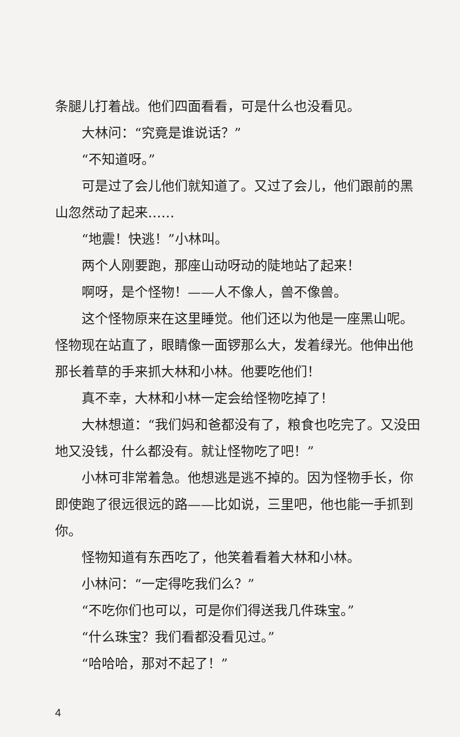条腿儿打着战。他们四面看看，可是什么也没看见。
大林问：“究竟是谁说话？”
“不知道呀。”
可是过了会儿他们就知道了。又过了会儿，他们跟前的黑山忽然动了起来……
“地震！快逃！”小林叫。
两个人刚要跑，那座山动呀动的陡地站了起来！
啊呀，是个怪物！——人不像人，兽不像兽。
这个怪物原来在这里睡觉。他们还以为他是一座黑山呢。怪物现在站直了，眼睛像一面锣那么大，发着绿光。他伸出他那长着草的手来抓大林和小林。他要吃他们！
真不幸，大林和小林一定会给怪物吃掉了！
大林想道：“我们妈和爸都没有了，粮食也吃完了。又没田地又没钱，什么都没有。就让怪物吃了吧！”
小林可非常着急。他想逃是逃不掉的。因为怪物手长，你即使跑了很远很远的路——比如说，三里吧，他也能一手抓到你。
怪物知道有东西吃了，他笑着看着大林和小林。
小林问：“一定得吃我们么？”
“不吃你们也可以，可是你们得送我几件珠宝。”
“什么珠宝？我们看都没看见过。”
“哈哈哈，那对不起了！”
4